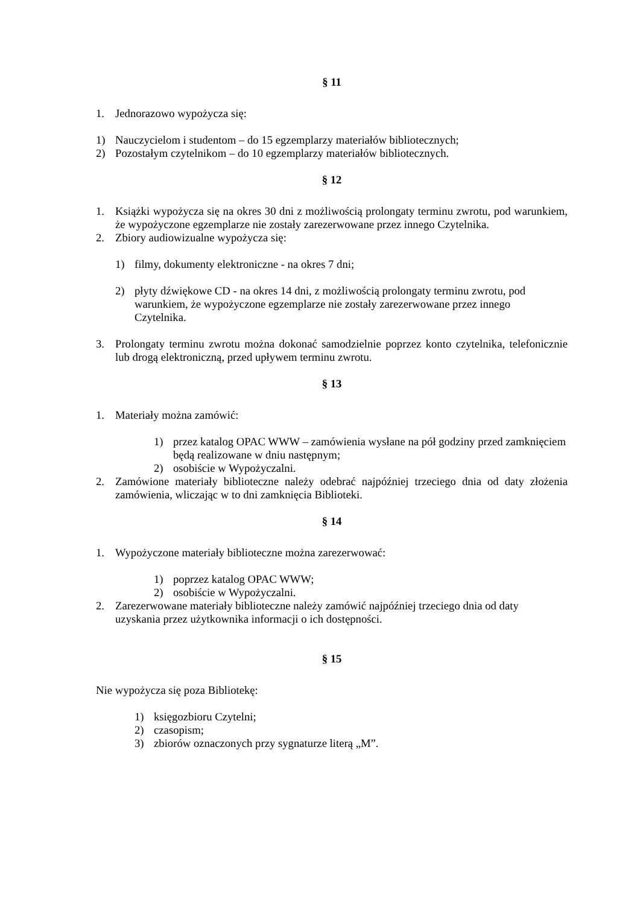§ 11
1. Jednorazowo wypożycza się:
1) Nauczycielom i studentom – do 15 egzemplarzy materiałów bibliotecznych;
2) Pozostałym czytelnikom – do 10 egzemplarzy materiałów bibliotecznych.
§ 12
1. Książki wypożycza się na okres 30 dni z możliwością prolongaty terminu zwrotu, pod warunkiem, że wypożyczone egzemplarze nie zostały zarezerwowane przez innego Czytelnika.
2. Zbiory audiowizualne wypożycza się:
1) filmy, dokumenty elektroniczne - na okres 7 dni;
2) płyty dźwiękowe CD - na okres 14 dni, z możliwością prolongaty terminu zwrotu, pod warunkiem, że wypożyczone egzemplarze nie zostały zarezerwowane przez innego Czytelnika.
3. Prolongaty terminu zwrotu można dokonać samodzielnie poprzez konto czytelnika, telefonicznie lub drogą elektroniczną, przed upływem terminu zwrotu.
§ 13
1. Materiały można zamówić:
1) przez katalog OPAC WWW – zamówienia wysłane na pół godziny przed zamknięciem będą realizowane w dniu następnym;
2) osobiście w Wypożyczalni.
2. Zamówione materiały biblioteczne należy odebrać najpóźniej trzeciego dnia od daty złożenia zamówienia, wliczając w to dni zamknięcia Biblioteki.
§ 14
1. Wypożyczone materiały biblioteczne można zarezerwować:
1) poprzez katalog OPAC WWW;
2) osobiście w Wypożyczalni.
2. Zarezerwowane materiały biblioteczne należy zamówić najpóźniej trzeciego dnia od daty uzyskania przez użytkownika informacji o ich dostępności.
§ 15
Nie wypożycza się poza Bibliotekę:
1) księgozbioru Czytelni;
2) czasopism;
3) zbiorów oznaczonych przy sygnaturze literą „M”.